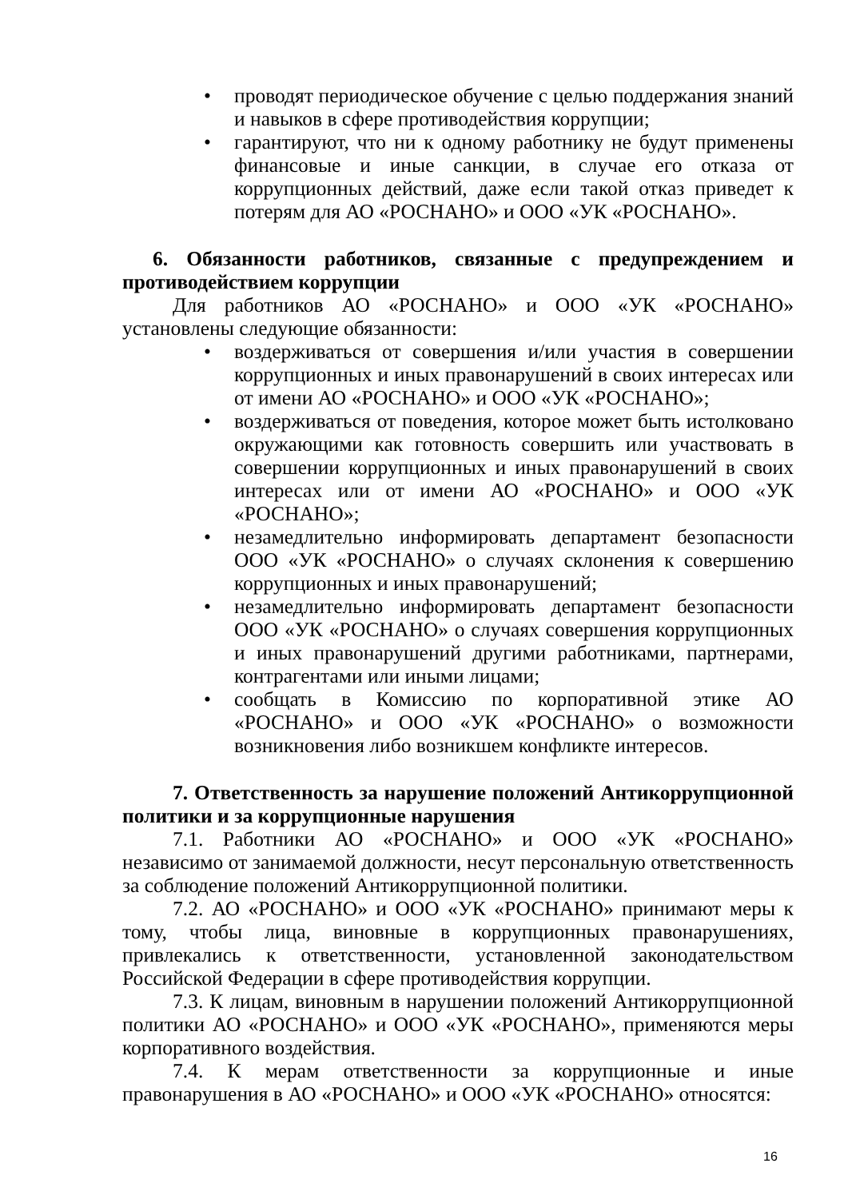• проводят периодическое обучение с целью поддержания знаний и навыков в сфере противодействия коррупции;
• гарантируют, что ни к одному работнику не будут применены финансовые и иные санкции, в случае его отказа от коррупционных действий, даже если такой отказ приведет к потерям для АО «РОСНАНО» и ООО «УК «РОСНАНО».
6. Обязанности работников, связанные с предупреждением и противодействием коррупции
Для работников АО «РОСНАНО» и ООО «УК «РОСНАНО» установлены следующие обязанности:
• воздерживаться от совершения и/или участия в совершении коррупционных и иных правонарушений в своих интересах или от имени АО «РОСНАНО» и ООО «УК «РОСНАНО»;
• воздерживаться от поведения, которое может быть истолковано окружающими как готовность совершить или участвовать в совершении коррупционных и иных правонарушений в своих интересах или от имени АО «РОСНАНО» и ООО «УК «РОСНАНО»;
• незамедлительно информировать департамент безопасности ООО «УК «РОСНАНО» о случаях склонения к совершению коррупционных и иных правонарушений;
• незамедлительно информировать департамент безопасности ООО «УК «РОСНАНО» о случаях совершения коррупционных и иных правонарушений другими работниками, партнерами, контрагентами или иными лицами;
• сообщать в Комиссию по корпоративной этике АО «РОСНАНО» и ООО «УК «РОСНАНО» о возможности возникновения либо возникшем конфликте интересов.
7. Ответственность за нарушение положений Антикоррупционной политики и за коррупционные нарушения
7.1. Работники АО «РОСНАНО» и ООО «УК «РОСНАНО» независимо от занимаемой должности, несут персональную ответственность за соблюдение положений Антикоррупционной политики.
7.2. АО «РОСНАНО» и ООО «УК «РОСНАНО» принимают меры к тому, чтобы лица, виновные в коррупционных правонарушениях, привлекались к ответственности, установленной законодательством Российской Федерации в сфере противодействия коррупции.
7.3. К лицам, виновным в нарушении положений Антикоррупционной политики АО «РОСНАНО» и ООО «УК «РОСНАНО», применяются меры корпоративного воздействия.
7.4. К мерам ответственности за коррупционные и иные правонарушения в АО «РОСНАНО» и ООО «УК «РОСНАНО» относятся:
16